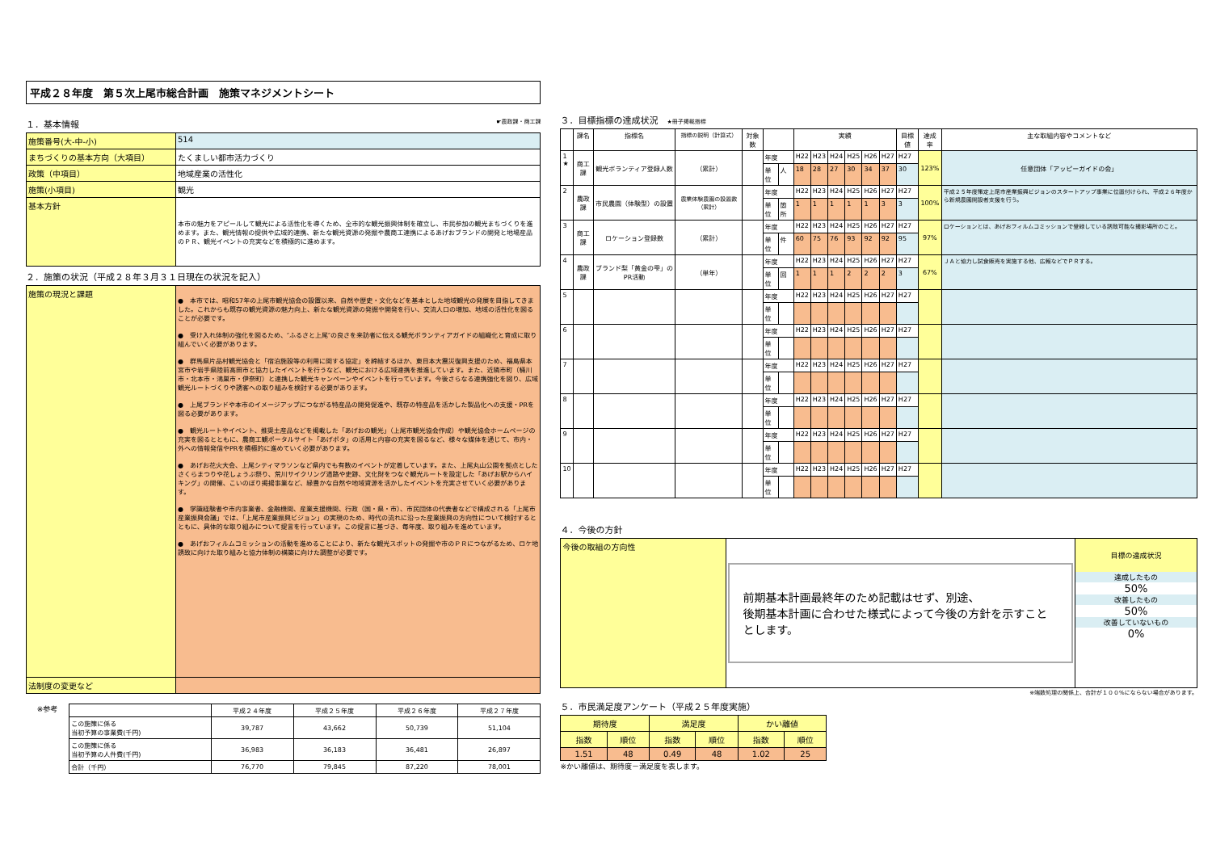平成２８年度　第５次上尾市総合計画　施策マネジメントシート
１．基本情報 ☛農政課・商工課
| 施策番号(大-中-小) | 514 |
| まちづくりの基本方向（大項目） | たくましい都市活力づくり |
| 政策（中項目） | 地域産業の活性化 |
| 施策(小項目) | 観光 |
| 基本方針 | 本市の魅力をアピールして観光による活性化を導くため、全市的な観光振興体制を確立し、市民参加の観光まちづくりを進めます。また、観光情報の提供や広域的連携、新たな観光資源の発掘や農商工連携によるあげおブランドの開発と地場産品のＰＲ、観光イベントの充実などを積極的に進めます。 |
２．施策の状況（平成２８年３月３１日現在の状況を記入）
| 施策の現況と課題 | ● 本市では、昭和57年の上尾市観光協会の設置以来、自然や歴史・文化などを基本とした地域観光の発展を目指してきました。これからも既存の観光資源の魅力向上、新たな観光資源の発掘や開発を行い、交流人口の増加、地域の活性化を図ることが必要です。 ● 受け入れ体制の強化を図るため、″ふるさと上尾″の良さを来訪者に伝える観光ボランティアガイドの組織化と育成に取り組んでいく必要があります。 ● 群馬県片品村観光協会と「宿泊施設等の利用に関する協定」を締結するほか、東日本大震災復興支援のため、福島県本宮市や岩手県陸前高田市と協力したイベントを行うなど、観光における広域連携を推進しています。また、近隣市町（桶川市・北本市・鴻巣市・伊奈町）と連携した観光キャンペーンやイベントを行っています。今後さらなる連携強化を図り、広域観光ルートづくりや誘客への取り組みを検討する必要があります。 ● 上尾ブランドや本市のイメージアップにつながる特産品の開発促進や、既存の特産品を活かした製品化への支援・PRを図る必要があります。 ● 観光ルートやイベント、推奨土産品などを掲載した「あげおの観光」（上尾市観光協会作成）や観光協会ホームページの充実を図るとともに、農商工観ポータルサイト「あげポタ」の活用と内容の充実を図るなど、様々な媒体を通じて、市内・外への情報発信やPRを積極的に進めていく必要があります。 ● あげお花火大会、上尾シティマラソンなど県内でも有数のイベントが定着しています。また、上尾丸山公園を拠点としたさくらまつりや花しょうぶ祭り、荒川サイクリング道路や史跡、文化財をつなぐ観光ルートを設定した「あげお駅からハイキング」の開催、こいのぼり掲揚事業など、緑豊かな自然や地域資源を活かしたイベントを充実させていく必要があります。 ● 学識経験者や市内事業者、金融機関、産業支援機関、行政（国・県・市）、市民団体の代表者などで構成される「上尾市産業振興会議」では、「上尾市産業振興ビジョン」の実現のため、時代の流れに沿った産業振興の方向性について検討するとともに、具体的な取り組みについて提言を行っています。この提言に基づき、毎年度、取り組みを進めています。 ● あげおフィルムコミッションの活動を進めることにより、新たな観光スポットの発掘や市のＰＲにつながるため、ロケ地誘致に向けた取り組みと協力体制の構築に向けた調整が必要です。 |
| 法制度の変更など | |
※参考
| | 平成２４年度 | 平成２５年度 | 平成２６年度 | 平成２７年度 |
| --- | --- | --- | --- | --- |
| この施策に係る 当初予算の事業費(千円) | 39,787 | 43,662 | 50,739 | 51,104 |
| この施策に係る 当初予算の人件費(千円) | 36,983 | 36,183 | 36,481 | 26,897 |
| 合計（千円） | 76,770 | 79,845 | 87,220 | 78,001 |
３．目標指標の達成状況　★冊子掲載指標
| | 課名 | 指標名 | 指標の説明（計算式） | 対象数 | | | 実績 | | | | | | 目標値 | 達成率 | 主な取組内容やコメントなど |
| --- | --- | --- | --- | --- | --- | --- | --- | --- | --- | --- | --- | --- | --- | --- | --- |
| 1 ★ | 商工課 | 観光ボランティア登録人数 | （累計） | | 年度 | | H22 | H23 | H24 | H25 | H26 | H27 | H27 | 123% | 任意団体「アッピーガイドの会」 |
| | | | | | 単位 | 人 | 18 | 28 | 27 | 30 | 34 | 37 | 30 | | |
| 2 | 農政課 | 市民農園（体験型）の設置 | 農業体験農園の設置数（累計） | | 年度 | | H22 | H23 | H24 | H25 | H26 | H27 | H27 | 100% | 平成２５年度策定上尾市産業振興ビジョンのスタートアップ事業に位置付けられ、平成２６年度から新規農園開設者支援を行う。 |
| | | | | | 単位 | 箇所 | 1 | 1 | 1 | 1 | 1 | 3 | 3 | | |
| 3 | 商工課 | ロケーション登録数 | （累計） | | 年度 | | H22 | H23 | H24 | H25 | H26 | H27 | H27 | 97% | ロケーションとは、あげおフィルムコミッションで登録している誘致可能な撮影場所のこと。 |
| | | | | | 単位 | 件 | 60 | 75 | 76 | 93 | 92 | 92 | 95 | | |
| 4 | 農政課 | ブランド梨「黄金の雫」のPR活動 | （単年） | | 年度 | | H22 | H23 | H24 | H25 | H26 | H27 | H27 | 67% | ＪＡと協力し試食販売を実施する他、広報などでＰＲする。 |
| | | | | | 単位 | 回 | 1 | 1 | 1 | 2 | 2 | 2 | 3 | | |
| 5 | | | | | 年度 | | H22 | H23 | H24 | H25 | H26 | H27 | H27 | | |
| | | | | | 単位 | | | | | | | | | | |
| 6 | | | | | 年度 | | H22 | H23 | H24 | H25 | H26 | H27 | H27 | | |
| | | | | | 単位 | | | | | | | | | | |
| 7 | | | | | 年度 | | H22 | H23 | H24 | H25 | H26 | H27 | H27 | | |
| | | | | | 単位 | | | | | | | | | | |
| 8 | | | | | 年度 | | H22 | H23 | H24 | H25 | H26 | H27 | H27 | | |
| | | | | | 単位 | | | | | | | | | | |
| 9 | | | | | 年度 | | H22 | H23 | H24 | H25 | H26 | H27 | H27 | | |
| | | | | | 単位 | | | | | | | | | | |
| 10 | | | | | 年度 | | H22 | H23 | H24 | H25 | H26 | H27 | H27 | | |
| | | | | | 単位 | | | | | | | | | | |
４．今後の方針
| 今後の取組の方向性 | 前期基本計画最終年のため記載はせず、別途、 後期基本計画に合わせた様式によって今後の方針を示すこととします。 | 目標の達成状況 達成したもの 50% 改善したもの 50% 改善していないもの 0% |
※端数処理の関係上、合計が１００%にならない場合があります。
５．市民満足度アンケート（平成２５年度実施）
| 期待度 | | 満足度 | | かい離値 | |
| --- | --- | --- | --- | --- | --- |
| 指数 | 順位 | 指数 | 順位 | 指数 | 順位 |
| 1.51 | 48 | 0.49 | 48 | 1.02 | 25 |
※かい離値は、期待度－満足度を表します。